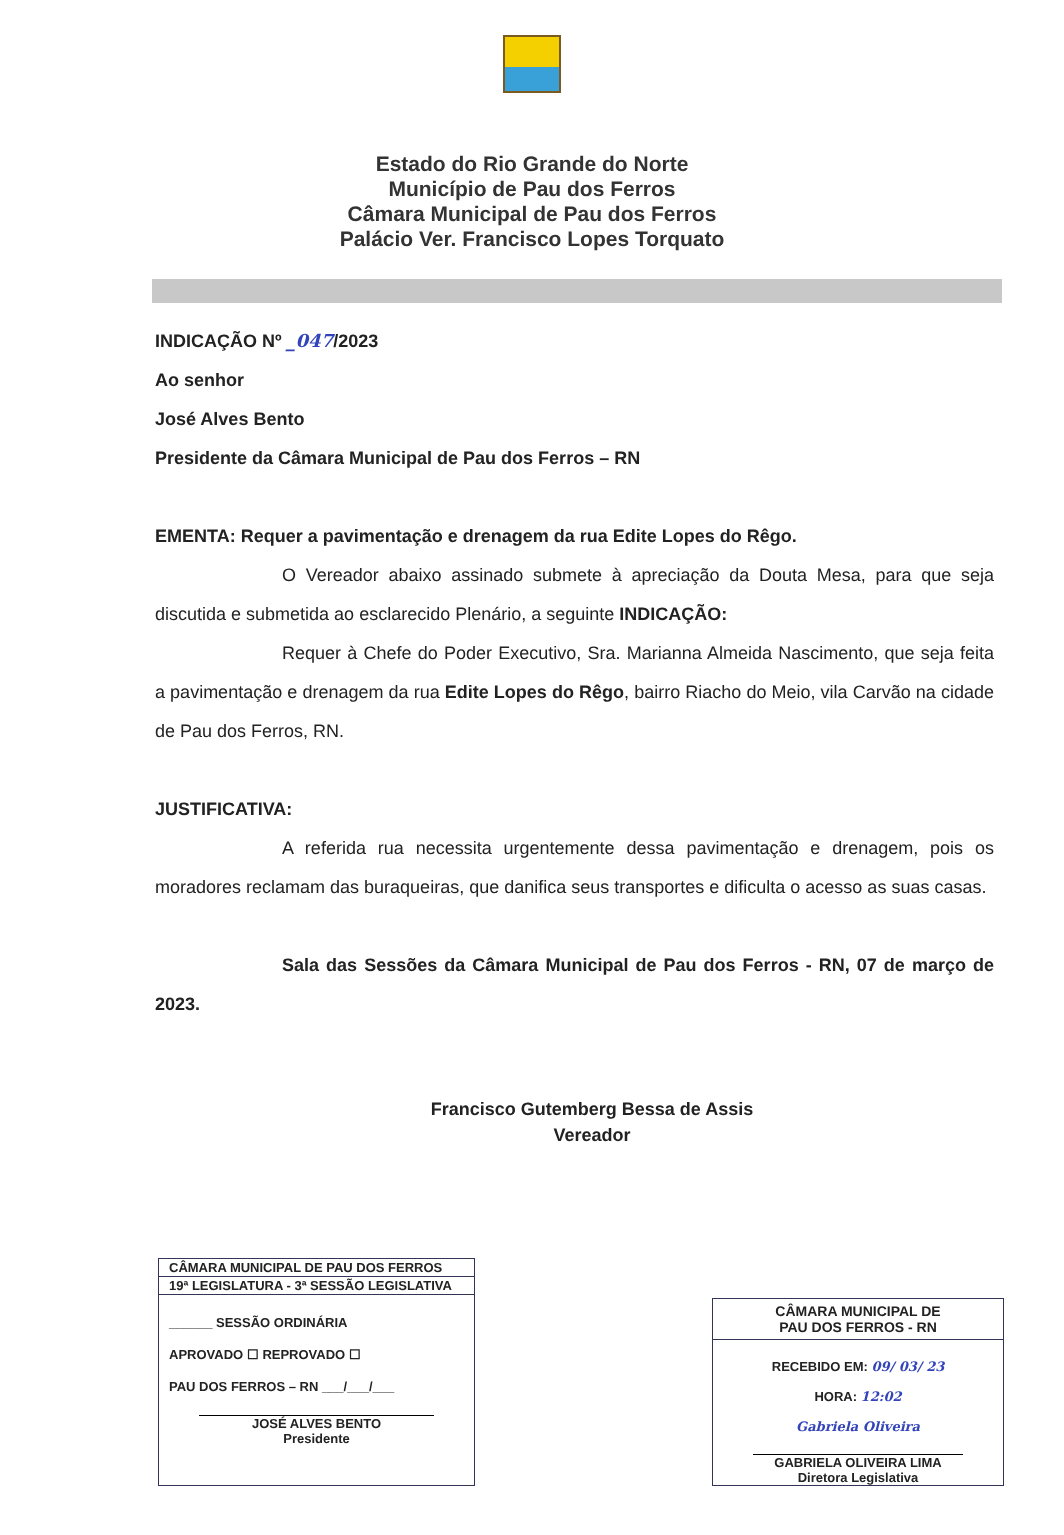Estado do Rio Grande do Norte
Município de Pau dos Ferros
Câmara Municipal de Pau dos Ferros
Palácio Ver. Francisco Lopes Torquato
INDICAÇÃO Nº _047/2023
Ao senhor
José Alves Bento
Presidente da Câmara Municipal de Pau dos Ferros – RN
EMENTA: Requer a pavimentação e drenagem da rua Edite Lopes do Rêgo.
O Vereador abaixo assinado submete à apreciação da Douta Mesa, para que seja discutida e submetida ao esclarecido Plenário, a seguinte INDICAÇÃO:
Requer à Chefe do Poder Executivo, Sra. Marianna Almeida Nascimento, que seja feita a pavimentação e drenagem da rua Edite Lopes do Rêgo, bairro Riacho do Meio, vila Carvão na cidade de Pau dos Ferros, RN.
JUSTIFICATIVA:
A referida rua necessita urgentemente dessa pavimentação e drenagem, pois os moradores reclamam das buraqueiras, que danifica seus transportes e dificulta o acesso as suas casas.
Sala das Sessões da Câmara Municipal de Pau dos Ferros - RN, 07 de março de 2023.
Francisco Gutemberg Bessa de Assis
Vereador
CÂMARA MUNICIPAL DE PAU DOS FERROS
19ª LEGISLATURA - 3ª SESSÃO LEGISLATIVA
______ SESSÃO ORDINÁRIA
APROVADO ☐ REPROVADO ☐
PAU DOS FERROS – RN ___/___/___
JOSÉ ALVES BENTO
Presidente
CÂMARA MUNICIPAL DE
PAU DOS FERROS - RN
RECEBIDO EM: 09/ 03/ 23
HORA: 12:02
Gabriela Oliveira
GABRIELA OLIVEIRA LIMA
Diretora Legislativa